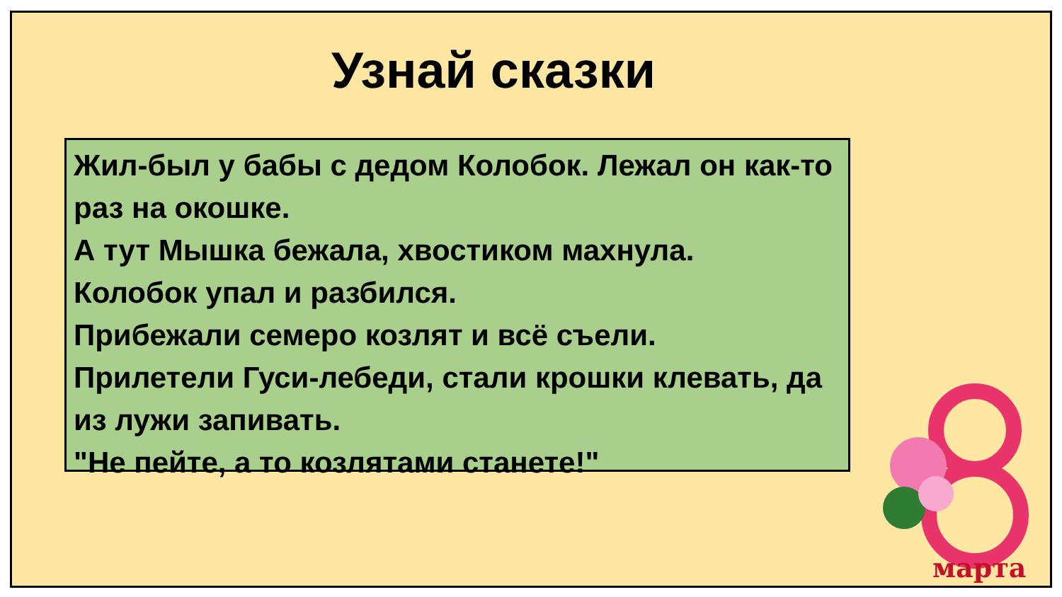Узнай сказки
Жил-был у бабы с дедом Колобок. Лежал он как-то раз на окошке.
А тут Мышка бежала, хвостиком махнула.
Колобок упал и разбился.
Прибежали семеро козлят и всё съели.
Прилетели Гуси-лебеди, стали крошки клевать, да из лужи запивать.
"Не пейте, а то козлятами станете!"
марта